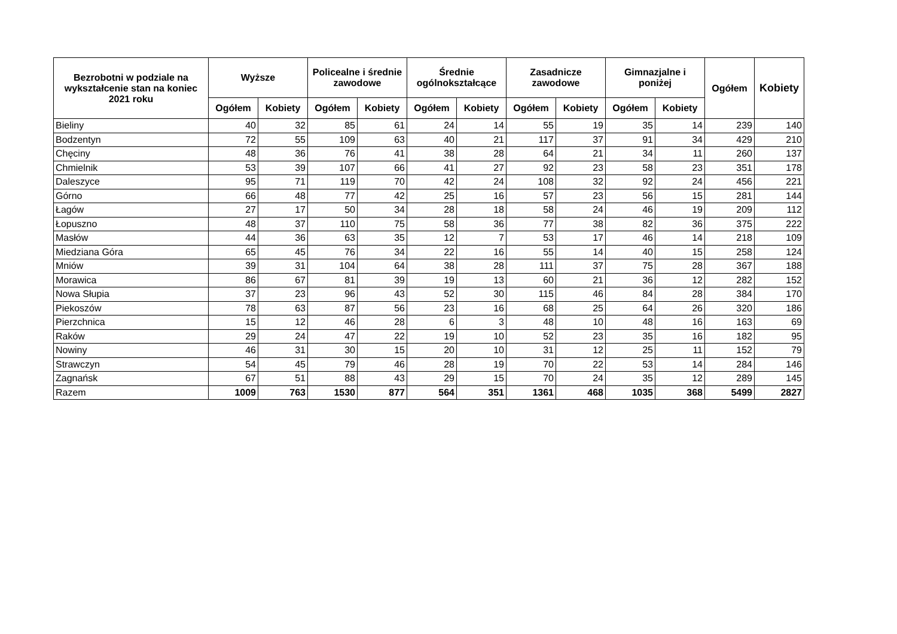| Bezrobotni w podziale na wykształcenie stan na koniec 2021 roku | Wyższe | | Policealne i średnie zawodowe | | Średnie ogólnokształcące | | Zasadnicze zawodowe | | Gimnazjalne i poniżej | | Ogółem | Kobiety |
| --- | --- | --- | --- | --- | --- | --- | --- | --- | --- | --- | --- | --- |
| | Ogółem | Kobiety | Ogółem | Kobiety | Ogółem | Kobiety | Ogółem | Kobiety | Ogółem | Kobiety | | |
| Bieliny | 40 | 32 | 85 | 61 | 24 | 14 | 55 | 19 | 35 | 14 | 239 | 140 |
| Bodzentyn | 72 | 55 | 109 | 63 | 40 | 21 | 117 | 37 | 91 | 34 | 429 | 210 |
| Chęciny | 48 | 36 | 76 | 41 | 38 | 28 | 64 | 21 | 34 | 11 | 260 | 137 |
| Chmielnik | 53 | 39 | 107 | 66 | 41 | 27 | 92 | 23 | 58 | 23 | 351 | 178 |
| Daleszyce | 95 | 71 | 119 | 70 | 42 | 24 | 108 | 32 | 92 | 24 | 456 | 221 |
| Górno | 66 | 48 | 77 | 42 | 25 | 16 | 57 | 23 | 56 | 15 | 281 | 144 |
| Łagów | 27 | 17 | 50 | 34 | 28 | 18 | 58 | 24 | 46 | 19 | 209 | 112 |
| Łopuszno | 48 | 37 | 110 | 75 | 58 | 36 | 77 | 38 | 82 | 36 | 375 | 222 |
| Masłów | 44 | 36 | 63 | 35 | 12 | 7 | 53 | 17 | 46 | 14 | 218 | 109 |
| Miedziana Góra | 65 | 45 | 76 | 34 | 22 | 16 | 55 | 14 | 40 | 15 | 258 | 124 |
| Mniów | 39 | 31 | 104 | 64 | 38 | 28 | 111 | 37 | 75 | 28 | 367 | 188 |
| Morawica | 86 | 67 | 81 | 39 | 19 | 13 | 60 | 21 | 36 | 12 | 282 | 152 |
| Nowa Słupia | 37 | 23 | 96 | 43 | 52 | 30 | 115 | 46 | 84 | 28 | 384 | 170 |
| Piekoszów | 78 | 63 | 87 | 56 | 23 | 16 | 68 | 25 | 64 | 26 | 320 | 186 |
| Pierzchnica | 15 | 12 | 46 | 28 | 6 | 3 | 48 | 10 | 48 | 16 | 163 | 69 |
| Raków | 29 | 24 | 47 | 22 | 19 | 10 | 52 | 23 | 35 | 16 | 182 | 95 |
| Nowiny | 46 | 31 | 30 | 15 | 20 | 10 | 31 | 12 | 25 | 11 | 152 | 79 |
| Strawczyn | 54 | 45 | 79 | 46 | 28 | 19 | 70 | 22 | 53 | 14 | 284 | 146 |
| Zagnańsk | 67 | 51 | 88 | 43 | 29 | 15 | 70 | 24 | 35 | 12 | 289 | 145 |
| Razem | 1009 | 763 | 1530 | 877 | 564 | 351 | 1361 | 468 | 1035 | 368 | 5499 | 2827 |